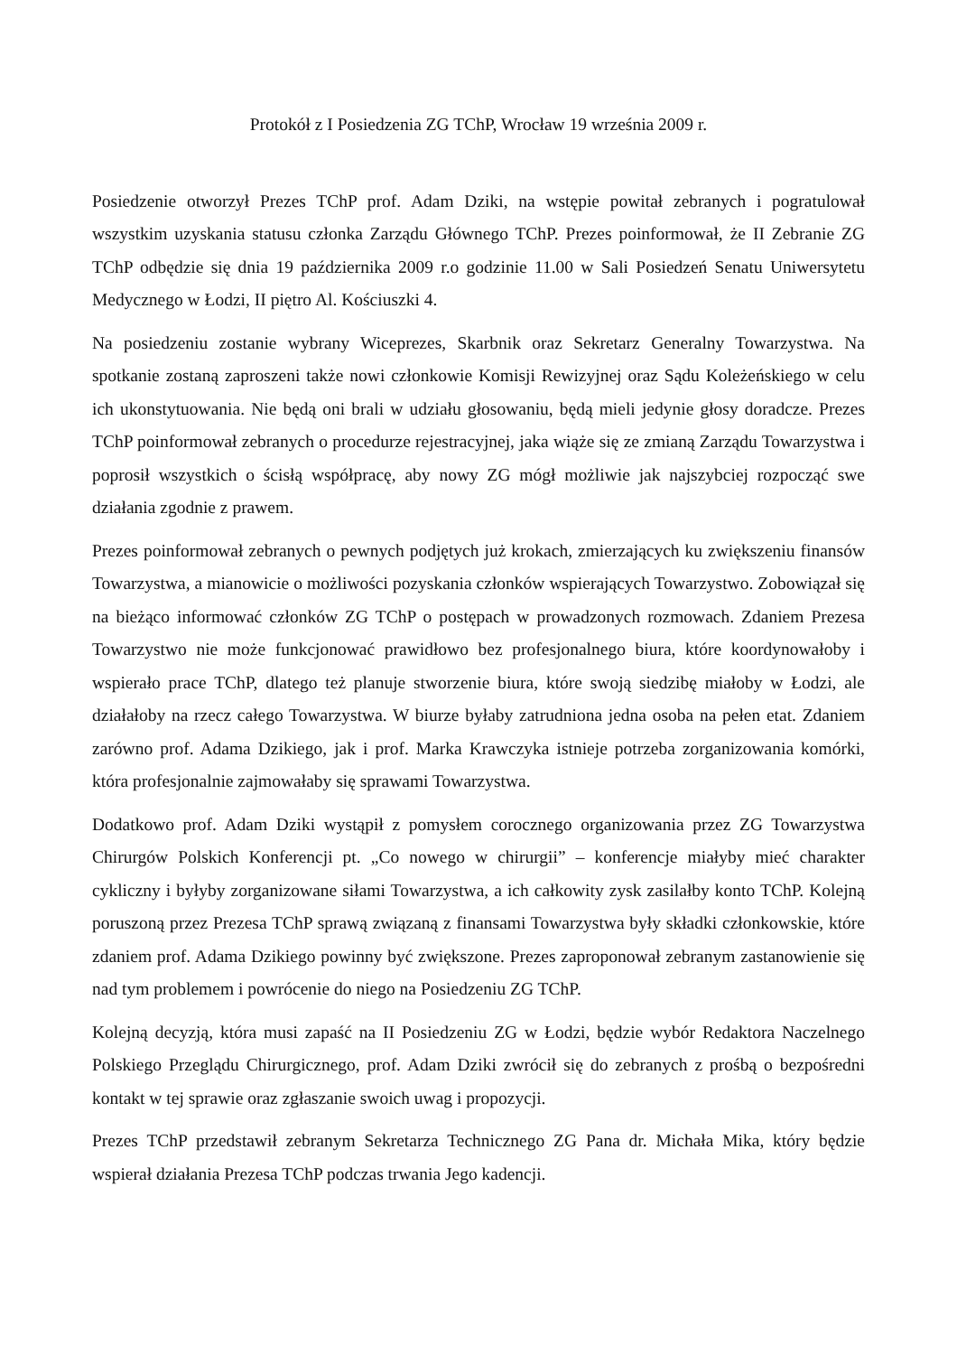Protokół z I Posiedzenia ZG TChP, Wrocław 19 września 2009 r.
Posiedzenie otworzył Prezes TChP prof. Adam Dziki, na wstępie powitał zebranych i pogratulował wszystkim uzyskania statusu członka Zarządu Głównego TChP. Prezes poinformował, że II Zebranie ZG TChP odbędzie się dnia 19 października 2009 r.o godzinie 11.00 w Sali Posiedzeń Senatu Uniwersytetu Medycznego w Łodzi, II piętro Al. Kościuszki 4.
Na posiedzeniu zostanie wybrany Wiceprezes, Skarbnik oraz Sekretarz Generalny Towarzystwa. Na spotkanie zostaną zaproszeni także nowi członkowie Komisji Rewizyjnej oraz Sądu Koleżeńskiego w celu ich ukonstytuowania. Nie będą oni brali w udziału głosowaniu, będą mieli jedynie głosy doradcze. Prezes TChP poinformował zebranych o procedurze rejestracyjnej, jaka wiąże się ze zmianą Zarządu Towarzystwa i poprosił wszystkich o ścisłą współpracę, aby nowy ZG mógł możliwie jak najszybciej rozpocząć swe działania zgodnie z prawem.
Prezes poinformował zebranych o pewnych podjętych już krokach, zmierzających ku zwiększeniu finansów Towarzystwa, a mianowicie o możliwości pozyskania członków wspierających Towarzystwo. Zobowiązał się na bieżąco informować członków ZG TChP o postępach w prowadzonych rozmowach. Zdaniem Prezesa Towarzystwo nie może funkcjonować prawidłowo bez profesjonalnego biura, które koordynowałoby i wspierało prace TChP, dlatego też planuje stworzenie biura, które swoją siedzibę miałoby w Łodzi, ale działałoby na rzecz całego Towarzystwa. W biurze byłaby zatrudniona jedna osoba na pełen etat. Zdaniem zarówno prof. Adama Dzikiego, jak i prof. Marka Krawczyka istnieje potrzeba zorganizowania komórki, która profesjonalnie zajmowałaby się sprawami Towarzystwa.
Dodatkowo prof. Adam Dziki wystąpił z pomysłem corocznego organizowania przez ZG Towarzystwa Chirurgów Polskich Konferencji pt. „Co nowego w chirurgii” – konferencje miałyby mieć charakter cykliczny i byłyby zorganizowane siłami Towarzystwa, a ich całkowity zysk zasilałby konto TChP. Kolejną poruszoną przez Prezesa TChP sprawą związaną z finansami Towarzystwa były składki członkowskie, które zdaniem prof. Adama Dzikiego powinny być zwiększone. Prezes zaproponował zebranym zastanowienie się nad tym problemem i powrócenie do niego na Posiedzeniu ZG TChP.
Kolejną decyzją, która musi zapaść na II Posiedzeniu ZG w Łodzi, będzie wybór Redaktora Naczelnego Polskiego Przeglądu Chirurgicznego, prof. Adam Dziki zwrócił się do zebranych z prośbą o bezpośredni kontakt w tej sprawie oraz zgłaszanie swoich uwag i propozycji.
Prezes TChP przedstawił zebranym Sekretarza Technicznego ZG Pana dr. Michała Mika, który będzie wspierał działania Prezesa TChP podczas trwania Jego kadencji.